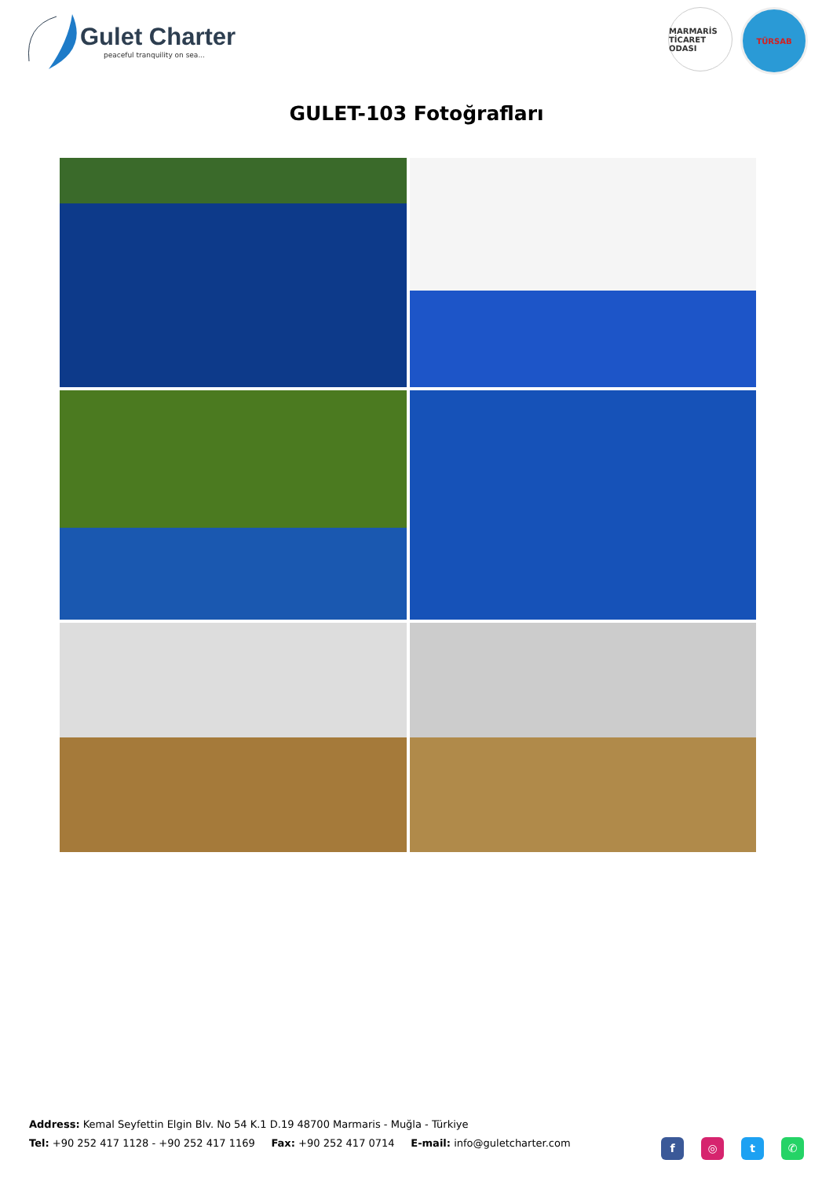Gulet Charter
peaceful tranquility on sea...
MARMARİS TİCARET ODASI
TÜRSAB
GULET-103 Fotoğrafları
Address: Kemal Seyfettin Elgin Blv. No 54 K.1 D.19 48700 Marmaris - Muğla - Türkiye
Tel: +90 252 417 1128 - +90 252 417 1169 Fax: +90 252 417 0714 E-mail: info@guletcharter.com
f ◎ t ✆